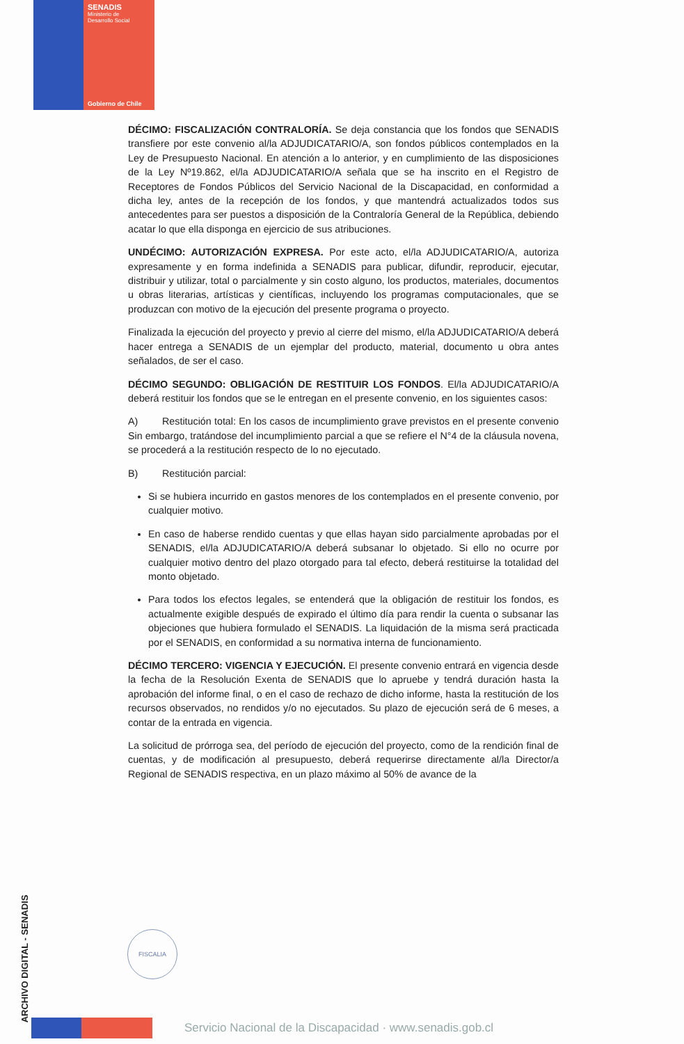SENADIS
Ministerio de
Desarrollo Social
Gobierno de Chile
DÉCIMO: FISCALIZACIÓN CONTRALORÍA. Se deja constancia que los fondos que SENADIS transfiere por este convenio al/la ADJUDICATARIO/A, son fondos públicos contemplados en la Ley de Presupuesto Nacional. En atención a lo anterior, y en cumplimiento de las disposiciones de la Ley Nº19.862, el/la ADJUDICATARIO/A señala que se ha inscrito en el Registro de Receptores de Fondos Públicos del Servicio Nacional de la Discapacidad, en conformidad a dicha ley, antes de la recepción de los fondos, y que mantendrá actualizados todos sus antecedentes para ser puestos a disposición de la Contraloría General de la República, debiendo acatar lo que ella disponga en ejercicio de sus atribuciones.
UNDÉCIMO: AUTORIZACIÓN EXPRESA. Por este acto, el/la ADJUDICATARIO/A, autoriza expresamente y en forma indefinida a SENADIS para publicar, difundir, reproducir, ejecutar, distribuir y utilizar, total o parcialmente y sin costo alguno, los productos, materiales, documentos u obras literarias, artísticas y científicas, incluyendo los programas computacionales, que se produzcan con motivo de la ejecución del presente programa o proyecto.
Finalizada la ejecución del proyecto y previo al cierre del mismo, el/la ADJUDICATARIO/A deberá hacer entrega a SENADIS de un ejemplar del producto, material, documento u obra antes señalados, de ser el caso.
DÉCIMO SEGUNDO: OBLIGACIÓN DE RESTITUIR LOS FONDOS. El/la ADJUDICATARIO/A deberá restituir los fondos que se le entregan en el presente convenio, en los siguientes casos:
A) Restitución total: En los casos de incumplimiento grave previstos en el presente convenio Sin embargo, tratándose del incumplimiento parcial a que se refiere el N°4 de la cláusula novena, se procederá a la restitución respecto de lo no ejecutado.
B) Restitución parcial:
Si se hubiera incurrido en gastos menores de los contemplados en el presente convenio, por cualquier motivo.
En caso de haberse rendido cuentas y que ellas hayan sido parcialmente aprobadas por el SENADIS, el/la ADJUDICATARIO/A deberá subsanar lo objetado. Si ello no ocurre por cualquier motivo dentro del plazo otorgado para tal efecto, deberá restituirse la totalidad del monto objetado.
Para todos los efectos legales, se entenderá que la obligación de restituir los fondos, es actualmente exigible después de expirado el último día para rendir la cuenta o subsanar las objeciones que hubiera formulado el SENADIS. La liquidación de la misma será practicada por el SENADIS, en conformidad a su normativa interna de funcionamiento.
DÉCIMO TERCERO: VIGENCIA Y EJECUCIÓN. El presente convenio entrará en vigencia desde la fecha de la Resolución Exenta de SENADIS que lo apruebe y tendrá duración hasta la aprobación del informe final, o en el caso de rechazo de dicho informe, hasta la restitución de los recursos observados, no rendidos y/o no ejecutados. Su plazo de ejecución será de 6 meses, a contar de la entrada en vigencia.
La solicitud de prórroga sea, del período de ejecución del proyecto, como de la rendición final de cuentas, y de modificación al presupuesto, deberá requerirse directamente al/la Director/a Regional de SENADIS respectiva, en un plazo máximo al 50% de avance de la
ARCHIVO DIGITAL - SENADIS
FISCALIA
Servicio Nacional de la Discapacidad · www.senadis.gob.cl